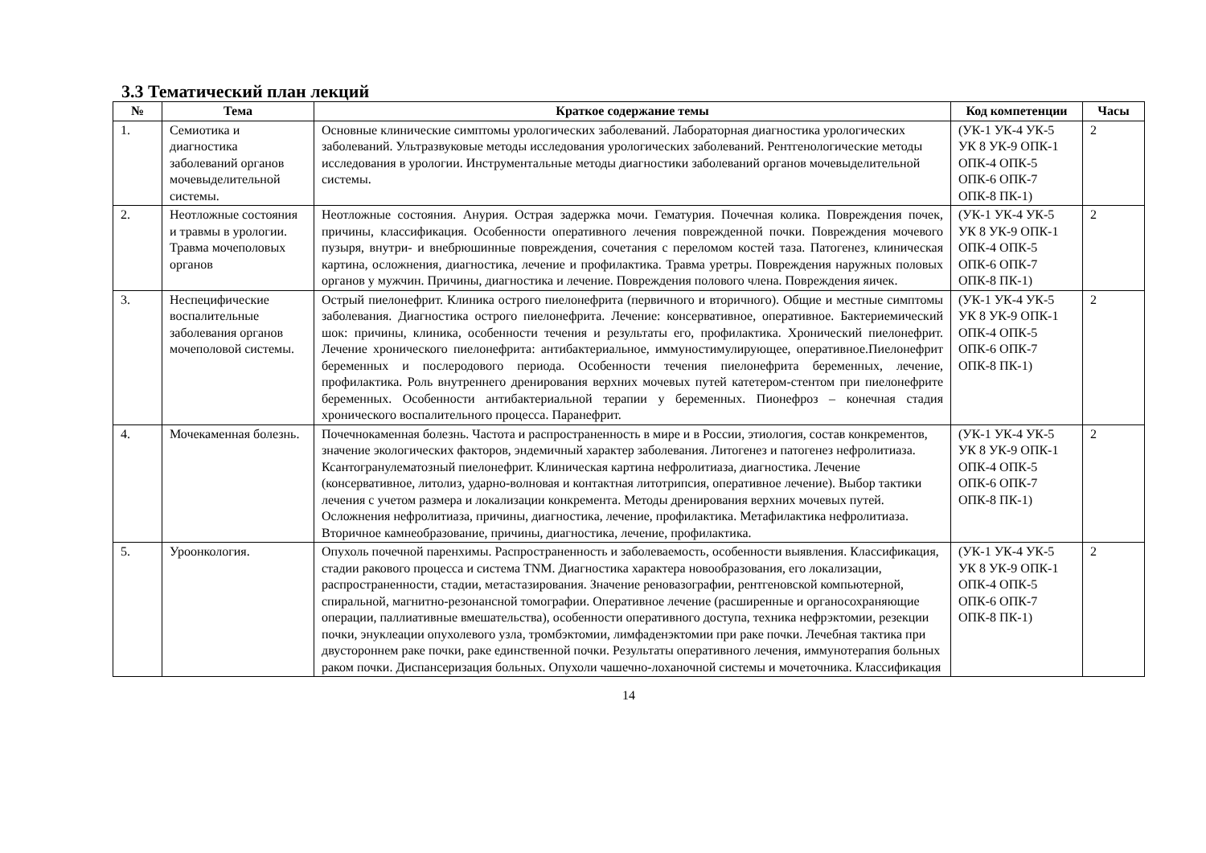3.3 Тематический план лекций
| № | Тема | Краткое содержание темы | Код компетенции | Часы |
| --- | --- | --- | --- | --- |
| 1. | Семиотика и диагностика заболеваний органов мочевыделительной системы. | Основные клинические симптомы урологических заболеваний. Лабораторная диагностика урологических заболеваний. Ультразвуковые методы исследования урологических заболеваний. Рентгенологические методы исследования в урологии. Инструментальные методы диагностики заболеваний органов мочевыделительной системы. | (УК-1 УК-4 УК-5 УК 8 УК-9 ОПК-1 ОПК-4 ОПК-5 ОПК-6 ОПК-7 ОПК-8 ПК-1) | 2 |
| 2. | Неотложные состояния и травмы в урологии. Травма мочеполовых органов | Неотложные состояния. Анурия. Острая задержка мочи. Гематурия. Почечная колика. Повреждения почек, причины, классификация. Особенности оперативного лечения поврежденной почки. Повреждения мочевого пузыря, внутри- и внебрюшинные повреждения, сочетания с переломом костей таза. Патогенез, клиническая картина, осложнения, диагностика, лечение и профилактика. Травма уретры. Повреждения наружных половых органов у мужчин. Причины, диагностика и лечение. Повреждения полового члена. Повреждения яичек. | (УК-1 УК-4 УК-5 УК 8 УК-9 ОПК-1 ОПК-4 ОПК-5 ОПК-6 ОПК-7 ОПК-8 ПК-1) | 2 |
| 3. | Неспецифические воспалительные заболевания органов мочеполовой системы. | Острый пиелонефрит. Клиника острого пиелонефрита (первичного и вторичного). Общие и местные симптомы заболевания. Диагностика острого пиелонефрита. Лечение: консервативное, оперативное. Бактериемический шок: причины, клиника, особенности течения и результаты его, профилактика. Хронический пиелонефрит. Лечение хронического пиелонефрита: антибактериальное, иммуностимулирующее, оперативное.Пиелонефрит беременных и послеродового периода. Особенности течения пиелонефрита беременных, лечение, профилактика. Роль внутреннего дренирования верхних мочевых путей катетером-стентом при пиелонефрите беременных. Особенности антибактериальной терапии у беременных. Пионефроз – конечная стадия хронического воспалительного процесса. Паранефрит. | (УК-1 УК-4 УК-5 УК 8 УК-9 ОПК-1 ОПК-4 ОПК-5 ОПК-6 ОПК-7 ОПК-8 ПК-1) | 2 |
| 4. | Мочекаменная болезнь. | Почечнокаменная болезнь. Частота и распространенность в мире и в России, этиология, состав конкрементов, значение экологических факторов, эндемичный характер заболевания. Литогенез и патогенез нефролитиаза. Ксантогранулематозный пиелонефрит. Клиническая картина нефролитиаза, диагностика. Лечение (консервативное, литолиз, ударно-волновая и контактная литотрипсия, оперативное лечение). Выбор тактики лечения с учетом размера и локализации конкремента. Методы дренирования верхних мочевых путей. Осложнения нефролитиаза, причины, диагностика, лечение, профилактика. Метафилактика нефролитиаза. Вторичное камнеобразование, причины, диагностика, лечение, профилактика. | (УК-1 УК-4 УК-5 УК 8 УК-9 ОПК-1 ОПК-4 ОПК-5 ОПК-6 ОПК-7 ОПК-8 ПК-1) | 2 |
| 5. | Уроонкология. | Опухоль почечной паренхимы. Распространенность и заболеваемость, особенности выявления. Классификация, стадии ракового процесса и система TNM. Диагностика характера новообразования, его локализации, распространенности, стадии, метастазирования. Значение реновазографии, рентгеновской компьютерной, спиральной, магнитно-резонансной томографии. Оперативное лечение (расширенные и органосохраняющие операции, паллиативные вмешательства), особенности оперативного доступа, техника нефрэктомии, резекции почки, энуклеации опухолевого узла, тромбэктомии, лимфаденэктомии при раке почки. Лечебная тактика при двустороннем раке почки, раке единственной почки. Результаты оперативного лечения, иммунотерапия больных раком почки. Диспансеризация больных. Опухоли чашечно-лоханочной системы и мочеточника. Классификация | (УК-1 УК-4 УК-5 УК 8 УК-9 ОПК-1 ОПК-4 ОПК-5 ОПК-6 ОПК-7 ОПК-8 ПК-1) | 2 |
14